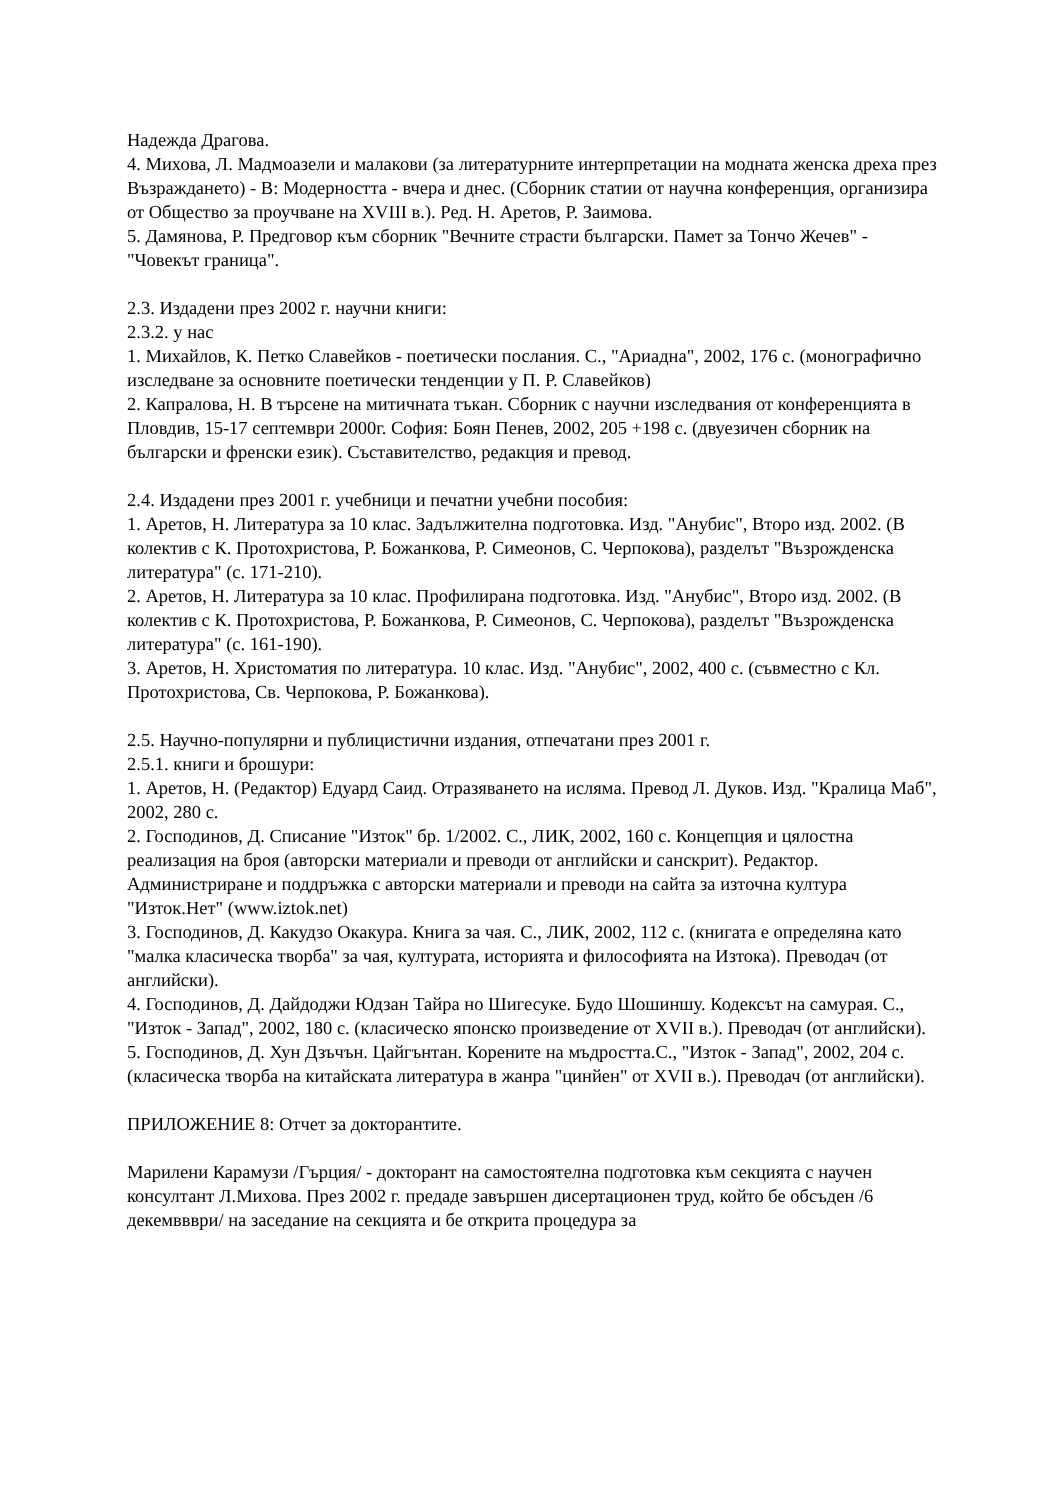Надежда Драгова.
4. Михова, Л. Мадмоазели и малакови (за литературните интерпретации на модната женска дреха през Възраждането) - В: Модерността - вчера и днес. (Сборник статии от научна конференция, организира от Общество за проучване на XVIII в.). Ред. Н. Аретов, Р. Заимова.
5. Дамянова, Р. Предговор към сборник "Вечните страсти български. Памет за Тончо Жечев" - "Човекът граница".
2.3. Издадени през 2002 г. научни книги:
2.3.2. у нас
1. Михайлов, К. Петко Славейков - поетически послания. С., "Ариадна", 2002, 176 с. (монографично изследване за основните поетически тенденции у П. Р. Славейков)
2. Капралова, Н. В търсене на митичната тъкан. Сборник с научни изследвания от конференцията в Пловдив, 15-17 септември 2000г. София: Боян Пенев, 2002, 205 +198 с. (двуезичен сборник на български и френски език). Съставителство, редакция и превод.
2.4. Издадени през 2001 г. учебници и печатни учебни пособия:
1. Аретов, Н. Литература за 10 клас. Задължителна подготовка. Изд. "Анубис", Второ изд. 2002. (В колектив с К. Протохристова, Р. Божанкова, Р. Симеонов, С. Черпокова), разделът "Възрожденска литература" (с. 171-210).
2. Аретов, Н. Литература за 10 клас. Профилирана подготовка. Изд. "Анубис", Второ изд. 2002. (В колектив с К. Протохристова, Р. Божанкова, Р. Симеонов, С. Черпокова), разделът "Възрожденска литература" (с. 161-190).
3. Аретов, Н. Христоматия по литература. 10 клас. Изд. "Анубис", 2002, 400 с. (съвместно с Кл. Протохристова, Св. Черпокова, Р. Божанкова).
2.5. Научно-популярни и публицистични издания, отпечатани през 2001 г.
2.5.1. книги и брошури:
1. Аретов, Н. (Редактор) Едуард Саид. Отразяването на исляма. Превод Л. Дуков. Изд. "Кралица Маб", 2002, 280 с.
2. Господинов, Д. Списание "Изток" бр. 1/2002. С., ЛИК, 2002, 160 с. Концепция и цялостна реализация на броя (авторски материали и преводи от английски и санскрит). Редактор. Администриране и поддръжка с авторски материали и преводи на сайта за източна култура "Изток.Нет" (www.iztok.net)
3. Господинов, Д. Какудзо Окакура. Книга за чая. С., ЛИК, 2002, 112 с. (книгата е определяна като "малка класическа творба" за чая, културата, историята и философията на Изтока). Преводач (от английски).
4. Господинов, Д. Дайдоджи Юдзан Тайра но Шигесуке. Будо Шошиншу. Кодексът на самурая. С., "Изток - Запад", 2002, 180 с. (класическо японско произведение от XVII в.). Преводач (от английски).
5. Господинов, Д. Хун Дзъчън. Цайгънтан. Корените на мъдростта.С., "Изток - Запад", 2002, 204 с. (класическа творба на китайската литература в жанра "цинйен" от XVII в.). Преводач (от английски).
ПРИЛОЖЕНИЕ 8: Отчет за докторантите.
Марилени Карамузи /Гърция/ - докторант на самостоятелна подготовка към секцията с научен консултант Л.Михова. През 2002 г. предаде завършен дисертационен труд, който бе обсъден /6 декемввври/ на заседание на секцията и бе открита процедура за